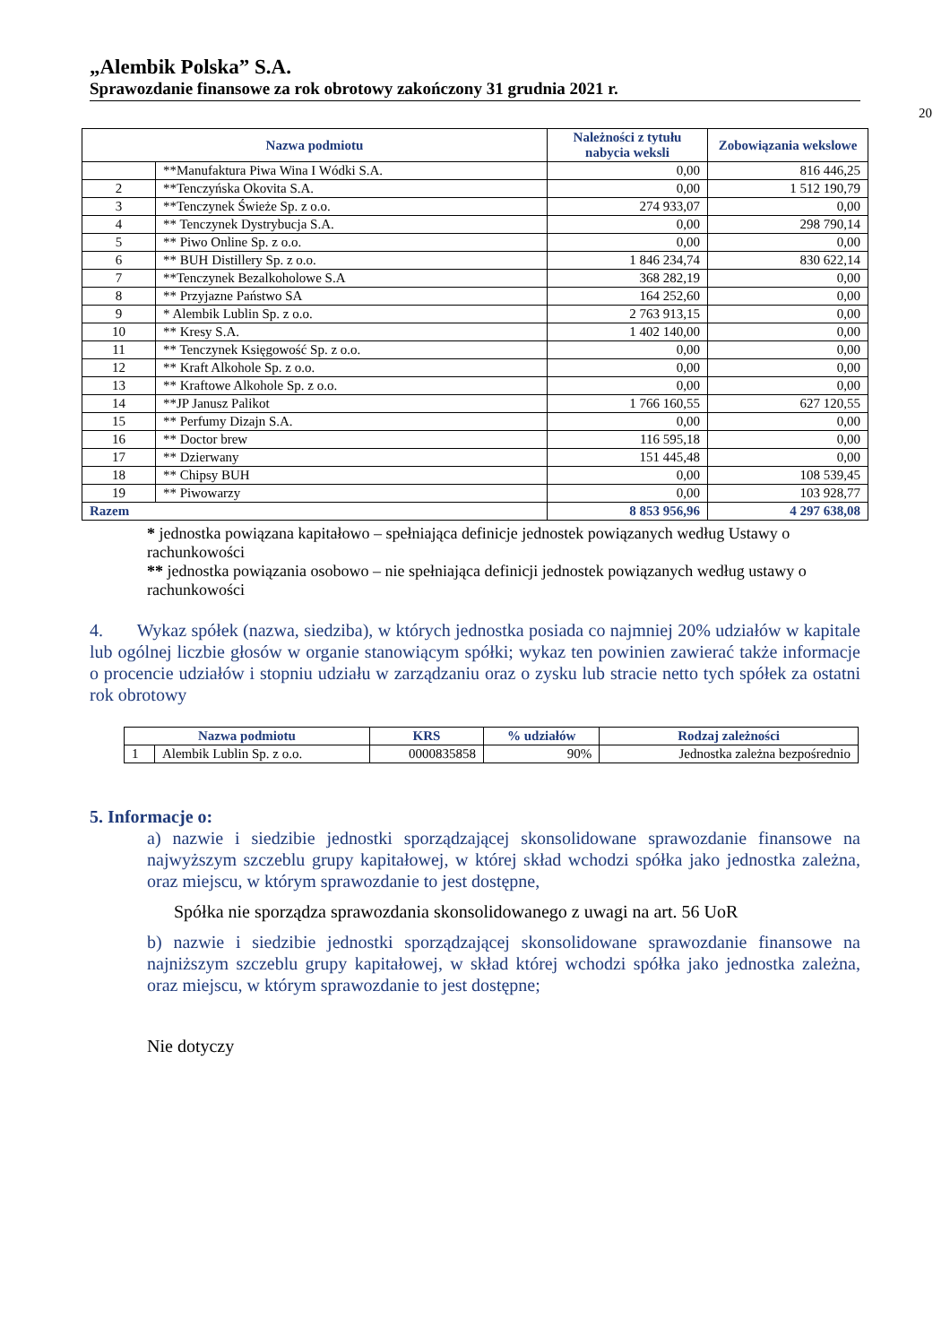„Alembik Polska” S.A.
Sprawozdanie finansowe za rok obrotowy zakończony 31 grudnia 2021 r.
20
| Nazwa podmiotu | | Należności z tytułu nabycia weksli | Zobowiązania wekslowe |
| --- | --- | --- | --- |
| | **Manufaktura Piwa Wina I Wódki S.A. | 0,00 | 816 446,25 |
| 2 | **Tenczyńska Okovita S.A. | 0,00 | 1 512 190,79 |
| 3 | **Tenczynek Świeże Sp. z o.o. | 274 933,07 | 0,00 |
| 4 | ** Tenczynek Dystrybucja S.A. | 0,00 | 298 790,14 |
| 5 | ** Piwo Online Sp. z o.o. | 0,00 | 0,00 |
| 6 | ** BUH Distillery Sp. z o.o. | 1 846 234,74 | 830 622,14 |
| 7 | **Tenczynek Bezalkoholowe S.A | 368 282,19 | 0,00 |
| 8 | ** Przyjazne Państwo SA | 164 252,60 | 0,00 |
| 9 | * Alembik Lublin Sp. z o.o. | 2 763 913,15 | 0,00 |
| 10 | ** Kresy S.A. | 1 402 140,00 | 0,00 |
| 11 | ** Tenczynek Księgowość Sp. z o.o. | 0,00 | 0,00 |
| 12 | ** Kraft Alkohole Sp. z o.o. | 0,00 | 0,00 |
| 13 | ** Kraftowe Alkohole Sp. z o.o. | 0,00 | 0,00 |
| 14 | **JP Janusz Palikot | 1 766 160,55 | 627 120,55 |
| 15 | ** Perfumy Dizajn S.A. | 0,00 | 0,00 |
| 16 | ** Doctor brew | 116 595,18 | 0,00 |
| 17 | ** Dzierwany | 151 445,48 | 0,00 |
| 18 | ** Chipsy BUH | 0,00 | 108 539,45 |
| 19 | ** Piwowarzy | 0,00 | 103 928,77 |
| Razem | | 8 853 956,96 | 4 297 638,08 |
* jednostka powiązana kapitałowo – spełniająca definicje jednostek powiązanych według Ustawy o rachunkowości
** jednostka powiązania osobowo – nie spełniająca definicji jednostek powiązanych według ustawy o rachunkowości
4. Wykaz spółek (nazwa, siedziba), w których jednostka posiada co najmniej 20% udziałów w kapitale lub ogólnej liczbie głosów w organie stanowiącym spółki; wykaz ten powinien zawierać także informacje o procencie udziałów i stopniu udziału w zarządzaniu oraz o zysku lub stracie netto tych spółek za ostatni rok obrotowy
| Nazwa podmiotu | | KRS | % udziałów | Rodzaj zależności |
| --- | --- | --- | --- | --- |
| 1 | Alembik Lublin Sp. z o.o. | 0000835858 | 90% | Jednostka zależna bezpośrednio |
5. Informacje o:
a) nazwie i siedzibie jednostki sporządzającej skonsolidowane sprawozdanie finansowe na najwyższym szczeblu grupy kapitałowej, w której skład wchodzi spółka jako jednostka zależna, oraz miejscu, w którym sprawozdanie to jest dostępne,
Spółka nie sporządza sprawozdania skonsolidowanego z uwagi na art. 56 UoR
b) nazwie i siedzibie jednostki sporządzającej skonsolidowane sprawozdanie finansowe na najniższym szczeblu grupy kapitałowej, w skład której wchodzi spółka jako jednostka zależna, oraz miejscu, w którym sprawozdanie to jest dostępne;
Nie dotyczy